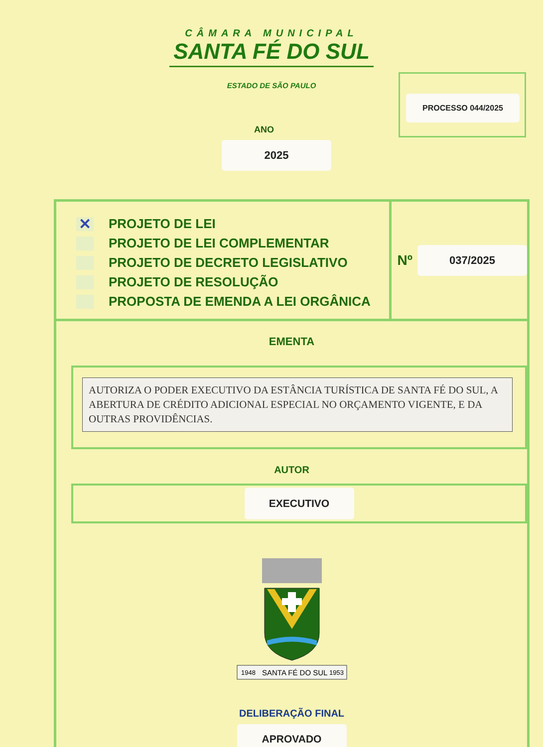CÂMARA MUNICIPAL
SANTA FÉ DO SUL
ESTADO DE SÃO PAULO
PROCESSO 044/2025
ANO
2025
✕ PROJETO DE LEI
PROJETO DE LEI COMPLEMENTAR
PROJETO DE DECRETO LEGISLATIVO
PROJETO DE RESOLUÇÃO
PROPOSTA DE EMENDA A LEI ORGÂNICA
Nº
037/2025
EMENTA
AUTORIZA O PODER EXECUTIVO DA ESTÂNCIA TURÍSTICA DE SANTA FÉ DO SUL, A ABERTURA DE CRÉDITO ADICIONAL ESPECIAL NO ORÇAMENTO VIGENTE, E DA OUTRAS PROVIDÊNCIAS.
AUTOR
EXECUTIVO
1948
SANTA FÉ DO SUL
1953
DELIBERAÇÃO FINAL
APROVADO